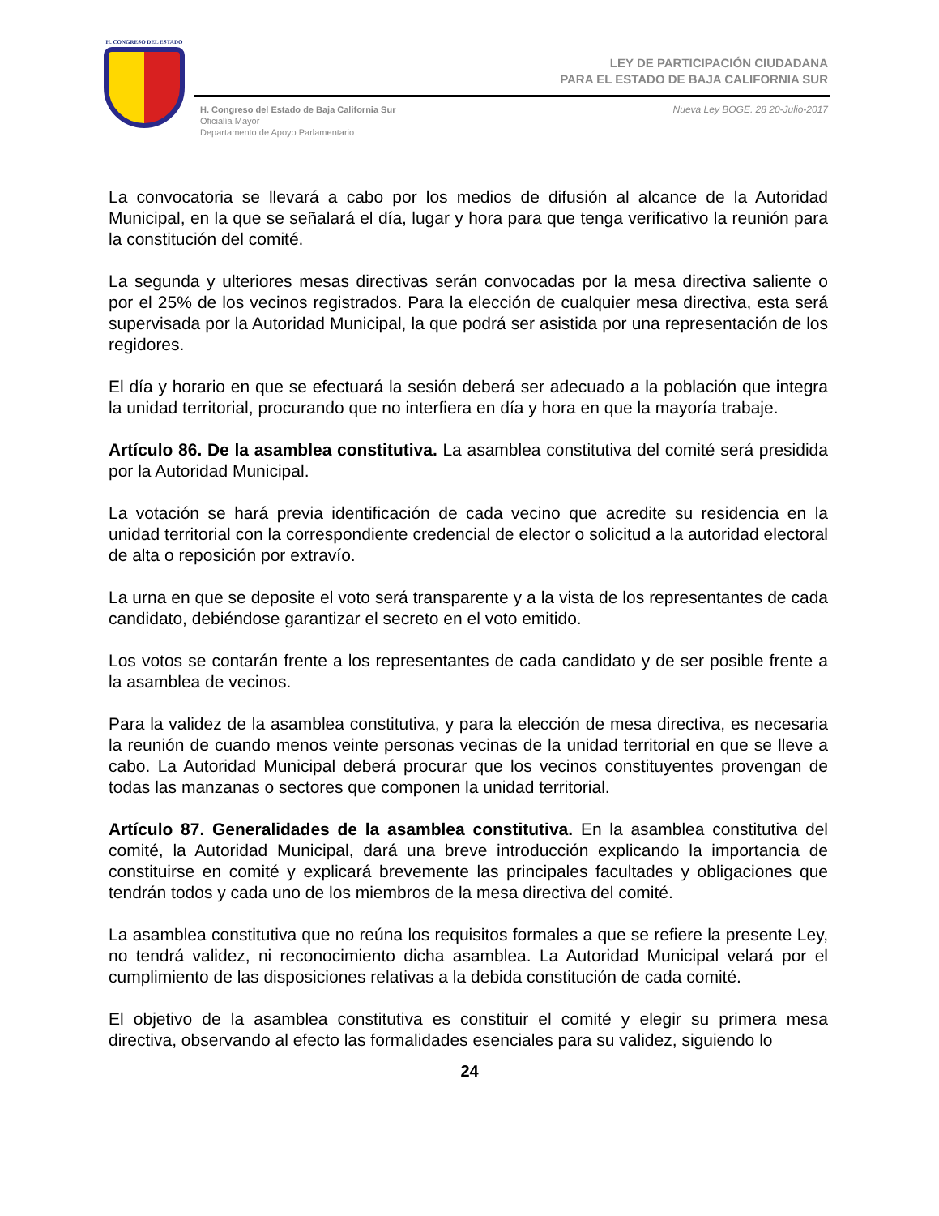H. CONGRESO DEL ESTADO
LEY DE PARTICIPACIÓN CIUDADANA
PARA EL ESTADO DE BAJA CALIFORNIA SUR
H. Congreso del Estado de Baja California Sur
Oficialía Mayor
Departamento de Apoyo Parlamentario
Nueva Ley BOGE. 28 20-Julio-2017
La convocatoria se llevará a cabo por los medios de difusión al alcance de la Autoridad Municipal, en la que se señalará el día, lugar y hora para que tenga verificativo la reunión para la constitución del comité.
La segunda y ulteriores mesas directivas serán convocadas por la mesa directiva saliente o por el 25% de los vecinos registrados. Para la elección de cualquier mesa directiva, esta será supervisada por la Autoridad Municipal, la que podrá ser asistida por una representación de los regidores.
El día y horario en que se efectuará la sesión deberá ser adecuado a la población que integra la unidad territorial, procurando que no interfiera en día y hora en que la mayoría trabaje.
Artículo 86. De la asamblea constitutiva. La asamblea constitutiva del comité será presidida por la Autoridad Municipal.
La votación se hará previa identificación de cada vecino que acredite su residencia en la unidad territorial con la correspondiente credencial de elector o solicitud a la autoridad electoral de alta o reposición por extravío.
La urna en que se deposite el voto será transparente y a la vista de los representantes de cada candidato, debiéndose garantizar el secreto en el voto emitido.
Los votos se contarán frente a los representantes de cada candidato y de ser posible frente a la asamblea de vecinos.
Para la validez de la asamblea constitutiva, y para la elección de mesa directiva, es necesaria la reunión de cuando menos veinte personas vecinas de la unidad territorial en que se lleve a cabo. La Autoridad Municipal deberá procurar que los vecinos constituyentes provengan de todas las manzanas o sectores que componen la unidad territorial.
Artículo 87. Generalidades de la asamblea constitutiva. En la asamblea constitutiva del comité, la Autoridad Municipal, dará una breve introducción explicando la importancia de constituirse en comité y explicará brevemente las principales facultades y obligaciones que tendrán todos y cada uno de los miembros de la mesa directiva del comité.
La asamblea constitutiva que no reúna los requisitos formales a que se refiere la presente Ley, no tendrá validez, ni reconocimiento dicha asamblea. La Autoridad Municipal velará por el cumplimiento de las disposiciones relativas a la debida constitución de cada comité.
El objetivo de la asamblea constitutiva es constituir el comité y elegir su primera mesa directiva, observando al efecto las formalidades esenciales para su validez, siguiendo lo
24